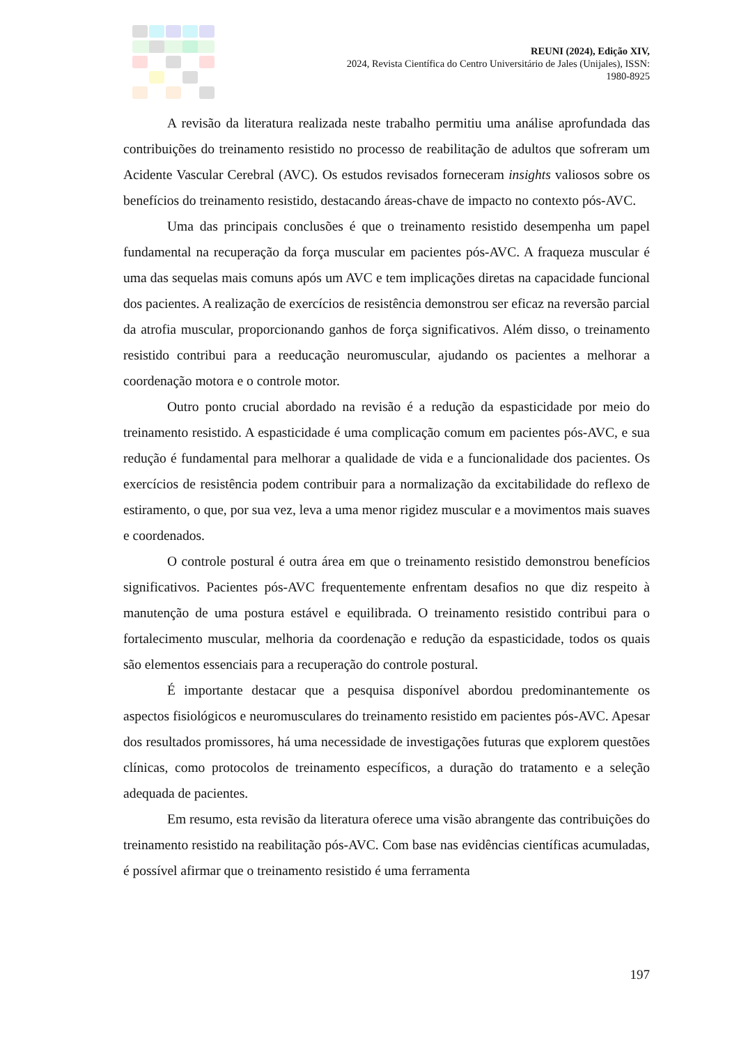REUNI (2024), Edição XIV,
2024, Revista Científica do Centro Universitário de Jales (Unijales), ISSN:
1980-8925
A revisão da literatura realizada neste trabalho permitiu uma análise aprofundada das contribuições do treinamento resistido no processo de reabilitação de adultos que sofreram um Acidente Vascular Cerebral (AVC). Os estudos revisados forneceram insights valiosos sobre os benefícios do treinamento resistido, destacando áreas-chave de impacto no contexto pós-AVC.
Uma das principais conclusões é que o treinamento resistido desempenha um papel fundamental na recuperação da força muscular em pacientes pós-AVC. A fraqueza muscular é uma das sequelas mais comuns após um AVC e tem implicações diretas na capacidade funcional dos pacientes. A realização de exercícios de resistência demonstrou ser eficaz na reversão parcial da atrofia muscular, proporcionando ganhos de força significativos. Além disso, o treinamento resistido contribui para a reeducação neuromuscular, ajudando os pacientes a melhorar a coordenação motora e o controle motor.
Outro ponto crucial abordado na revisão é a redução da espasticidade por meio do treinamento resistido. A espasticidade é uma complicação comum em pacientes pós-AVC, e sua redução é fundamental para melhorar a qualidade de vida e a funcionalidade dos pacientes. Os exercícios de resistência podem contribuir para a normalização da excitabilidade do reflexo de estiramento, o que, por sua vez, leva a uma menor rigidez muscular e a movimentos mais suaves e coordenados.
O controle postural é outra área em que o treinamento resistido demonstrou benefícios significativos. Pacientes pós-AVC frequentemente enfrentam desafios no que diz respeito à manutenção de uma postura estável e equilibrada. O treinamento resistido contribui para o fortalecimento muscular, melhoria da coordenação e redução da espasticidade, todos os quais são elementos essenciais para a recuperação do controle postural.
É importante destacar que a pesquisa disponível abordou predominantemente os aspectos fisiológicos e neuromusculares do treinamento resistido em pacientes pós-AVC. Apesar dos resultados promissores, há uma necessidade de investigações futuras que explorem questões clínicas, como protocolos de treinamento específicos, a duração do tratamento e a seleção adequada de pacientes.
Em resumo, esta revisão da literatura oferece uma visão abrangente das contribuições do treinamento resistido na reabilitação pós-AVC. Com base nas evidências científicas acumuladas, é possível afirmar que o treinamento resistido é uma ferramenta
197